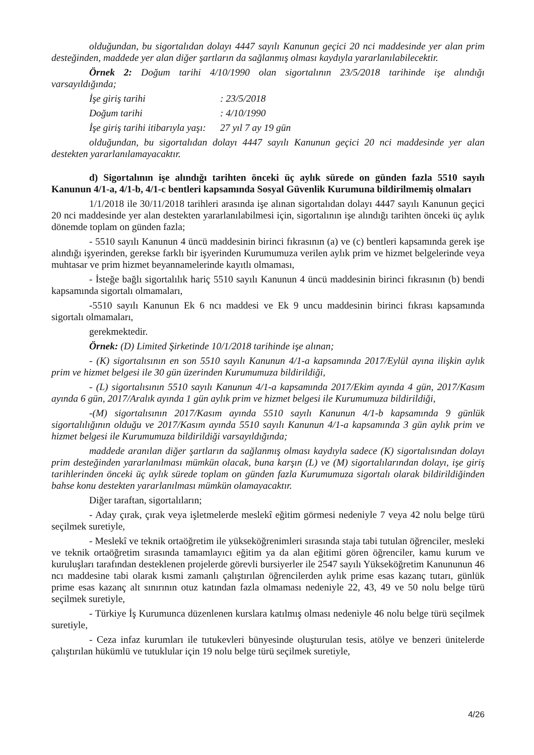olduğundan, bu sigortalıdan dolayı 4447 sayılı Kanunun geçici 20 nci maddesinde yer alan prim desteğinden, maddede yer alan diğer şartların da sağlanmış olması kaydıyla yararlanılabilecektir.
Örnek 2: Doğum tarihi 4/10/1990 olan sigortalının 23/5/2018 tarihinde işe alındığı varsayıldığında;
İşe giriş tarihi: 23/5/2018
Doğum tarihi: 4/10/1990
İşe giriş tarihi itibarıyla yaşı: 27 yıl 7 ay 19 gün
olduğundan, bu sigortalıdan dolayı 4447 sayılı Kanunun geçici 20 nci maddesinde yer alan destekten yararlanılamayacaktır.
d) Sigortalının işe alındığı tarihten önceki üç aylık sürede on günden fazla 5510 sayılı Kanunun 4/1-a, 4/1-b, 4/1-c bentleri kapsamında Sosyal Güvenlik Kurumuna bildirilmemiş olmaları
1/1/2018 ile 30/11/2018 tarihleri arasında işe alınan sigortalıdan dolayı 4447 sayılı Kanunun geçici 20 nci maddesinde yer alan destekten yararlanılabilmesi için, sigortalının işe alındığı tarihten önceki üç aylık dönemde toplam on günden fazla;
- 5510 sayılı Kanunun 4 üncü maddesinin birinci fıkrasının (a) ve (c) bentleri kapsamında gerek işe alındığı işyerinden, gerekse farklı bir işyerinden Kurumumuza verilen aylık prim ve hizmet belgelerinde veya muhtasar ve prim hizmet beyannamelerinde kayıtlı olmaması,
- İsteğe bağlı sigortalılık hariç 5510 sayılı Kanunun 4 üncü maddesinin birinci fıkrasının (b) bendi kapsamında sigortalı olmamaları,
-5510 sayılı Kanunun Ek 6 ncı maddesi ve Ek 9 uncu maddesinin birinci fıkrası kapsamında sigortalı olmamaları,
gerekmektedir.
Örnek: (D) Limited Şirketinde 10/1/2018 tarihinde işe alınan;
- (K) sigortalısının en son 5510 sayılı Kanunun 4/1-a kapsamında 2017/Eylül ayına ilişkin aylık prim ve hizmet belgesi ile 30 gün üzerinden Kurumumuza bildirildiği,
- (L) sigortalısının 5510 sayılı Kanunun 4/1-a kapsamında 2017/Ekim ayında 4 gün, 2017/Kasım ayında 6 gün, 2017/Aralık ayında 1 gün aylık prim ve hizmet belgesi ile Kurumumuza bildirildiği,
-(M) sigortalısının 2017/Kasım ayında 5510 sayılı Kanunun 4/1-b kapsamında 9 günlük sigortalılığının olduğu ve 2017/Kasım ayında 5510 sayılı Kanunun 4/1-a kapsamında 3 gün aylık prim ve hizmet belgesi ile Kurumumuza bildirildiği varsayıldığında;
maddede aranılan diğer şartların da sağlanmış olması kaydıyla sadece (K) sigortalısından dolayı prim desteğinden yararlanılması mümkün olacak, buna karşın (L) ve (M) sigortalılarından dolayı, işe giriş tarihlerinden önceki üç aylık sürede toplam on günden fazla Kurumumuza sigortalı olarak bildirildiğinden bahse konu destekten yararlanılması mümkün olamayacaktır.
Diğer taraftan, sigortalıların;
- Aday çırak, çırak veya işletmelerde meslekî eğitim görmesi nedeniyle 7 veya 42 nolu belge türü seçilmek suretiyle,
- Meslekî ve teknik ortaöğretim ile yükseköğrenimleri sırasında staja tabi tutulan öğrenciler, mesleki ve teknik ortaöğretim sırasında tamamlayıcı eğitim ya da alan eğitimi gören öğrenciler, kamu kurum ve kuruluşları tarafından desteklenen projelerde görevli bursiyerler ile 2547 sayılı Yükseköğretim Kanununun 46 ncı maddesine tabi olarak kısmi zamanlı çalıştırılan öğrencilerden aylık prime esas kazanç tutarı, günlük prime esas kazanç alt sınırının otuz katından fazla olmaması nedeniyle 22, 43, 49 ve 50 nolu belge türü seçilmek suretiyle,
- Türkiye İş Kurumunca düzenlenen kurslara katılmış olması nedeniyle 46 nolu belge türü seçilmek suretiyle,
- Ceza infaz kurumları ile tutukevleri bünyesinde oluşturulan tesis, atölye ve benzeri ünitelerde çalıştırılan hükümlü ve tutuklular için 19 nolu belge türü seçilmek suretiyle,
4/26